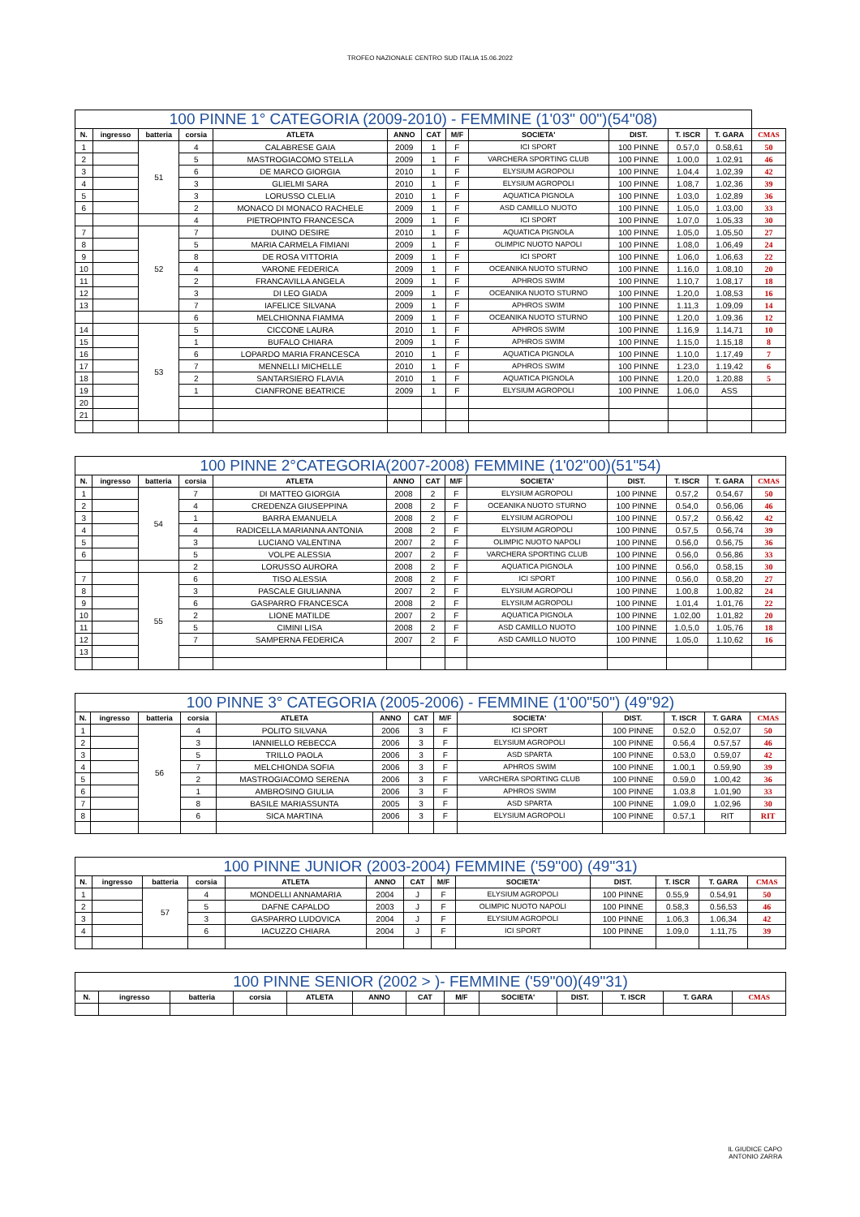TROFEO NAZIONALE CENTRO SUD ITALIA 15.06.2022
| 100 PINNE 1° CATEGORIA (2009-2010) - FEMMINE (1'03" 00")(54"08) | | | | | | | | | | | | |
| --- | --- | --- | --- | --- | --- | --- | --- | --- | --- | --- | --- | --- |
| N. | ingresso | batteria | corsia | ATLETA | ANNO | CAT | M/F | SOCIETA' | DIST. | T. ISCR | T. GARA | CMAS |
| 1 | | 51 | 4 | CALABRESE GAIA | 2009 | 1 | F | ICI SPORT | 100 PINNE | 0.57,0 | 0.58,61 | 50 |
| 2 | | | 5 | MASTROGIACOMO STELLA | 2009 | 1 | F | VARCHERA SPORTING CLUB | 100 PINNE | 1.00,0 | 1.02,91 | 46 |
| 3 | | | 6 | DE MARCO GIORGIA | 2010 | 1 | F | ELYSIUM AGROPOLI | 100 PINNE | 1.04,4 | 1.02,39 | 42 |
| 4 | | | 3 | GLIELMI SARA | 2010 | 1 | F | ELYSIUM AGROPOLI | 100 PINNE | 1.08,7 | 1.02,36 | 39 |
| 5 | | | 3 | LORUSSO CLELIA | 2010 | 1 | F | AQUATICA PIGNOLA | 100 PINNE | 1.03,0 | 1.02,89 | 36 |
| 6 | | | 2 | MONACO DI MONACO RACHELE | 2009 | 1 | F | ASD CAMILLO NUOTO | 100 PINNE | 1.05,0 | 1.03,00 | 33 |
| | | | 4 | PIETROPINTO FRANCESCA | 2009 | 1 | F | ICI SPORT | 100 PINNE | 1.07,0 | 1.05,33 | 30 |
| 7 | | 52 | 7 | DUINO DESIRE | 2010 | 1 | F | AQUATICA PIGNOLA | 100 PINNE | 1.05,0 | 1.05,50 | 27 |
| 8 | | | 5 | MARIA CARMELA FIMIANI | 2009 | 1 | F | OLIMPIC NUOTO NAPOLI | 100 PINNE | 1.08,0 | 1.06,49 | 24 |
| 9 | | | 8 | DE ROSA VITTORIA | 2009 | 1 | F | ICI SPORT | 100 PINNE | 1.06,0 | 1.06,63 | 22 |
| 10 | | | 4 | VARONE FEDERICA | 2009 | 1 | F | OCEANIKA NUOTO STURNO | 100 PINNE | 1.16,0 | 1.08,10 | 20 |
| 11 | | | 2 | FRANCAVILLA ANGELA | 2009 | 1 | F | APHROS SWIM | 100 PINNE | 1.10,7 | 1.08,17 | 18 |
| 12 | | | 3 | DI LEO GIADA | 2009 | 1 | F | OCEANIKA NUOTO STURNO | 100 PINNE | 1.20,0 | 1.08,53 | 16 |
| 13 | | | 7 | IAFELICE SILVANA | 2009 | 1 | F | APHROS SWIM | 100 PINNE | 1.11,3 | 1.09,09 | 14 |
| | | | 6 | MELCHIONNA FIAMMA | 2009 | 1 | F | OCEANIKA NUOTO STURNO | 100 PINNE | 1.20,0 | 1.09,36 | 12 |
| 14 | | 53 | 5 | CICCONE LAURA | 2010 | 1 | F | APHROS SWIM | 100 PINNE | 1.16,9 | 1.14,71 | 10 |
| 15 | | | 1 | BUFALO CHIARA | 2009 | 1 | F | APHROS SWIM | 100 PINNE | 1.15,0 | 1.15,18 | 8 |
| 16 | | | 6 | LOPARDO MARIA FRANCESCA | 2010 | 1 | F | AQUATICA PIGNOLA | 100 PINNE | 1.10,0 | 1.17,49 | 7 |
| 17 | | | 7 | MENNELLI MICHELLE | 2010 | 1 | F | APHROS SWIM | 100 PINNE | 1.23,0 | 1.19,42 | 6 |
| 18 | | | 2 | SANTARSIERO FLAVIA | 2010 | 1 | F | AQUATICA PIGNOLA | 100 PINNE | 1.20,0 | 1.20,88 | 5 |
| 19 | | | 1 | CIANFRONE BEATRICE | 2009 | 1 | F | ELYSIUM AGROPOLI | 100 PINNE | 1.06,0 | ASS | |
| 20 | | | | | | | | | | | | |
| 21 | | | | | | | | | | | | |
| 100 PINNE 2°CATEGORIA(2007-2008) FEMMINE (1'02"00)(51"54) | | | | | | | | | | | | |
| --- | --- | --- | --- | --- | --- | --- | --- | --- | --- | --- | --- | --- |
| N. | ingresso | batteria | corsia | ATLETA | ANNO | CAT | M/F | SOCIETA' | DIST. | T. ISCR | T. GARA | CMAS |
| 1 | | 54 | 7 | DI MATTEO GIORGIA | 2008 | 2 | F | ELYSIUM AGROPOLI | 100 PINNE | 0.57,2 | 0.54,67 | 50 |
| 2 | | | 4 | CREDENZA GIUSEPPINA | 2008 | 2 | F | OCEANIKA NUOTO STURNO | 100 PINNE | 0.54,0 | 0.56,06 | 46 |
| 3 | | | 1 | BARRA EMANUELA | 2008 | 2 | F | ELYSIUM AGROPOLI | 100 PINNE | 0.57,2 | 0.56,42 | 42 |
| 4 | | | 4 | RADICELLA MARIANNA ANTONIA | 2008 | 2 | F | ELYSIUM AGROPOLI | 100 PINNE | 0.57,5 | 0.56,74 | 39 |
| 5 | | | 3 | LUCIANO VALENTINA | 2007 | 2 | F | OLIMPIC NUOTO NAPOLI | 100 PINNE | 0.56,0 | 0.56,75 | 36 |
| 6 | | | 5 | VOLPE ALESSIA | 2007 | 2 | F | VARCHERA SPORTING CLUB | 100 PINNE | 0.56,0 | 0.56,86 | 33 |
| | | | 2 | LORUSSO AURORA | 2008 | 2 | F | AQUATICA PIGNOLA | 100 PINNE | 0.56,0 | 0.58,15 | 30 |
| 7 | | 55 | 6 | TISO ALESSIA | 2008 | 2 | F | ICI SPORT | 100 PINNE | 0.56,0 | 0.58,20 | 27 |
| 8 | | | 3 | PASCALE GIULIANNA | 2007 | 2 | F | ELYSIUM AGROPOLI | 100 PINNE | 1.00,8 | 1.00,82 | 24 |
| 9 | | | 6 | GASPARRO FRANCESCA | 2008 | 2 | F | ELYSIUM AGROPOLI | 100 PINNE | 1.01,4 | 1.01,76 | 22 |
| 10 | | | 2 | LIONE MATILDE | 2007 | 2 | F | AQUATICA PIGNOLA | 100 PINNE | 1.02,00 | 1.01,82 | 20 |
| 11 | | | 5 | CIMINI LISA | 2008 | 2 | F | ASD CAMILLO NUOTO | 100 PINNE | 1.0,5,0 | 1.05,76 | 18 |
| 12 | | | 7 | SAMPERNA FEDERICA | 2007 | 2 | F | ASD CAMILLO NUOTO | 100 PINNE | 1.05,0 | 1.10,62 | 16 |
| 13 | | | | | | | | | | | | |
| 100 PINNE 3° CATEGORIA (2005-2006) - FEMMINE (1'00"50") (49"92) | | | | | | | | | | | | |
| --- | --- | --- | --- | --- | --- | --- | --- | --- | --- | --- | --- | --- |
| N. | ingresso | batteria | corsia | ATLETA | ANNO | CAT | M/F | SOCIETA' | DIST. | T. ISCR | T. GARA | CMAS |
| 1 | | 56 | 4 | POLITO SILVANA | 2006 | 3 | F | ICI SPORT | 100 PINNE | 0.52,0 | 0.52,07 | 50 |
| 2 | | | 3 | IANNIELLO REBECCA | 2006 | 3 | F | ELYSIUM AGROPOLI | 100 PINNE | 0.56,4 | 0.57,57 | 46 |
| 3 | | | 5 | TRILLO PAOLA | 2006 | 3 | F | ASD SPARTA | 100 PINNE | 0.53,0 | 0.59,07 | 42 |
| 4 | | | 7 | MELCHIONDA SOFIA | 2006 | 3 | F | APHROS SWIM | 100 PINNE | 1.00,1 | 0.59,90 | 39 |
| 5 | | | 2 | MASTROGIACOMO SERENA | 2006 | 3 | F | VARCHERA SPORTING CLUB | 100 PINNE | 0.59,0 | 1.00,42 | 36 |
| 6 | | | 1 | AMBROSINO GIULIA | 2006 | 3 | F | APHROS SWIM | 100 PINNE | 1.03,8 | 1.01,90 | 33 |
| 7 | | | 8 | BASILE MARIASSUNTA | 2005 | 3 | F | ASD SPARTA | 100 PINNE | 1.09,0 | 1.02,96 | 30 |
| 8 | | | 6 | SICA MARTINA | 2006 | 3 | F | ELYSIUM AGROPOLI | 100 PINNE | 0.57,1 | RIT | RIT |
| 100 PINNE JUNIOR (2003-2004) FEMMINE ('59"00) (49"31) | | | | | | | | | | | | |
| --- | --- | --- | --- | --- | --- | --- | --- | --- | --- | --- | --- | --- |
| N. | ingresso | batteria | corsia | ATLETA | ANNO | CAT | M/F | SOCIETA' | DIST. | T. ISCR | T. GARA | CMAS |
| 1 | | 57 | 4 | MONDELLI ANNAMARIA | 2004 | J | F | ELYSIUM AGROPOLI | 100 PINNE | 0.55,9 | 0.54,91 | 50 |
| 2 | | | 5 | DAFNE CAPALDO | 2003 | J | F | OLIMPIC NUOTO NAPOLI | 100 PINNE | 0.58,3 | 0.56,53 | 46 |
| 3 | | | 3 | GASPARRO LUDOVICA | 2004 | J | F | ELYSIUM AGROPOLI | 100 PINNE | 1.06,3 | 1.06,34 | 42 |
| 4 | | | 6 | IACUZZO CHIARA | 2004 | J | F | ICI SPORT | 100 PINNE | 1.09,0 | 1.11,75 | 39 |
| 100 PINNE SENIOR (2002 > )- FEMMINE ('59"00)(49"31) | | | | | | | | | | | | |
| --- | --- | --- | --- | --- | --- | --- | --- | --- | --- | --- | --- | --- |
| N. | ingresso | batteria | corsia | ATLETA | ANNO | CAT | M/F | SOCIETA' | DIST. | T. ISCR | T. GARA | CMAS |
IL GIUDICE CAPO
ANTONIO ZARRA